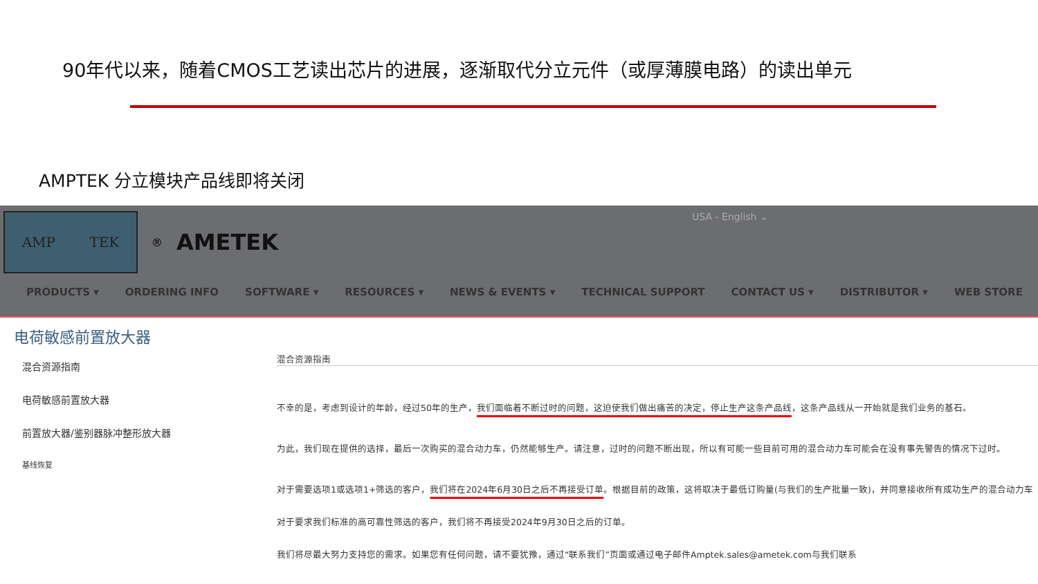90年代以来，随着CMOS工艺读出芯片的进展，逐渐取代分立元件（或厚薄膜电路）的读出单元
AMPTEK 分立模块产品线即将关闭
AMP TEK
® AMETEK
USA - English ⌄
PRODUCTS ▾ ORDERING INFO SOFTWARE ▾ RESOURCES ▾ NEWS & EVENTS ▾ TECHNICAL SUPPORT CONTACT US ▾ DISTRIBUTOR ▾ WEB STORE
电荷敏感前置放大器
混合资源指南
电荷敏感前置放大器
前置放大器/鉴别器脉冲整形放大器
基线恢复
混合资源指南
不幸的是，考虑到设计的年龄，经过50年的生产，我们面临着不断过时的问题，这迫使我们做出痛苦的决定，停止生产这条产品线，这条产品线从一开始就是我们业务的基石。
为此，我们现在提供的选择，最后一次购买的混合动力车，仍然能够生产。请注意，过时的问题不断出现，所以有可能一些目前可用的混合动力车可能会在没有事先警告的情况下过时。
对于需要选项1或选项1+筛选的客户，我们将在2024年6月30日之后不再接受订单。根据目前的政策，这将取决于最低订购量(与我们的生产批量一致)，并同意接收所有成功生产的混合动力车
对于要求我们标准的高可靠性筛选的客户，我们将不再接受2024年9月30日之后的订单。
我们将尽最大努力支持您的需求。如果您有任何问题，请不要犹豫，通过“联系我们”页面或通过电子邮件Amptek.sales@ametek.com与我们联系